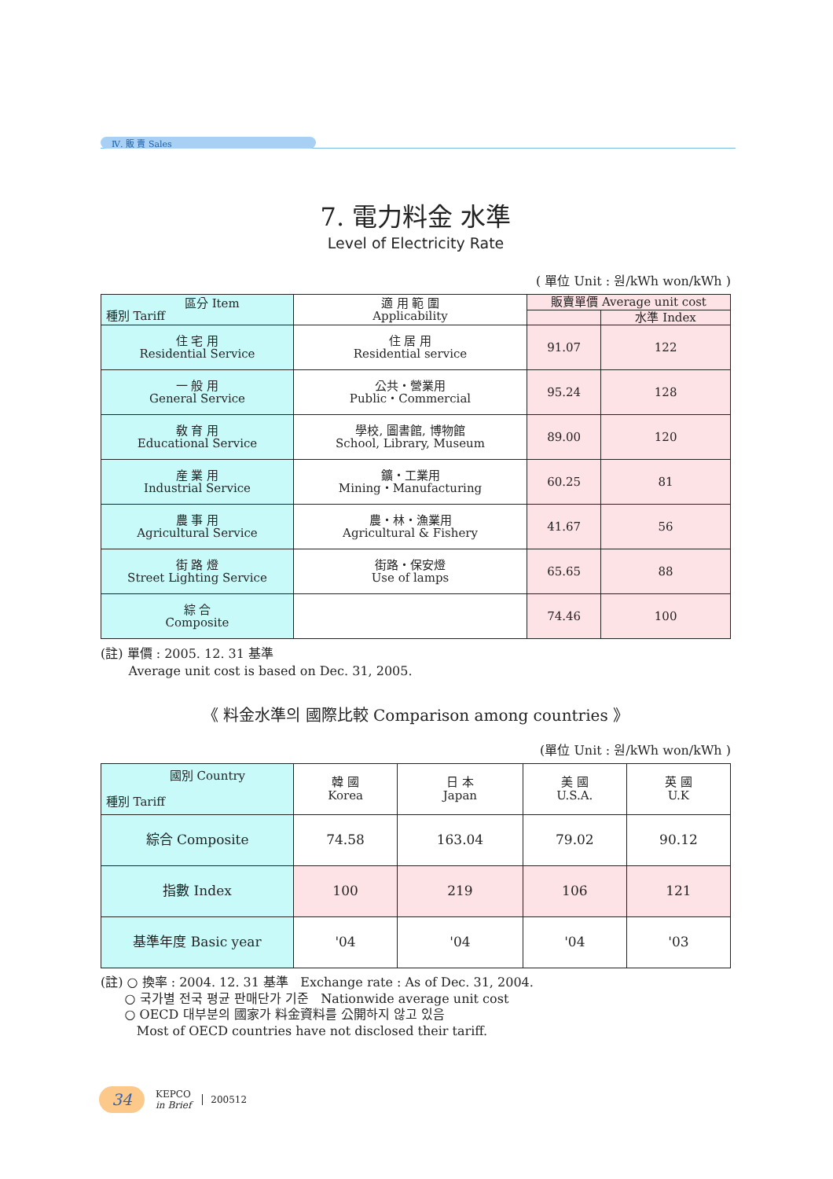Ⅳ. 販 賣 Sales
7. 電力料金 水準
Level of Electricity Rate
( 單位 Unit : 원/kWh won/kWh )
| 區分 Item 種別 Tariff | 適 用 範 圍 Applicability | 販賣單價 Average unit cost | |
| --- | --- | --- | --- |
| | | | 水準 Index |
| 住 宅 用 Residential Service | 住 居 用 Residential service | 91.07 | 122 |
| 一 般 用 General Service | 公共・營業用 Public・Commercial | 95.24 | 128 |
| 敎 育 用 Educational Service | 學校, 圖書館, 博物館 School, Library, Museum | 89.00 | 120 |
| 産 業 用 Industrial Service | 鑛・工業用 Mining・Manufacturing | 60.25 | 81 |
| 農 事 用 Agricultural Service | 農・林・漁業用 Agricultural & Fishery | 41.67 | 56 |
| 街 路 燈 Street Lighting Service | 街路・保安燈 Use of lamps | 65.65 | 88 |
| 綜 合 Composite | | 74.46 | 100 |
(註) 單價 : 2005. 12. 31 基準
Average unit cost is based on Dec. 31, 2005.
《 料金水準의 國際比較 Comparison among countries 》
(單位 Unit : 원/kWh won/kWh )
| 國別 Country 種別 Tariff | 韓 國 Korea | 日 本 Japan | 美 國 U.S.A. | 英 國 U.K |
| 綜合 Composite | 74.58 | 163.04 | 79.02 | 90.12 |
| 指數 Index | 100 | 219 | 106 | 121 |
| 基準年度 Basic year | '04 | '04 | '04 | '03 |
(註) ○ 換率 : 2004. 12. 31 基準 Exchange rate : As of Dec. 31, 2004.
○ 국가별 전국 평균 판매단가 기준 Nationwide average unit cost
○ OECD 대부분의 國家가 料金資料를 公開하지 않고 있음
Most of OECD countries have not disclosed their tariff.
34
KEPCO
in Brief
200512